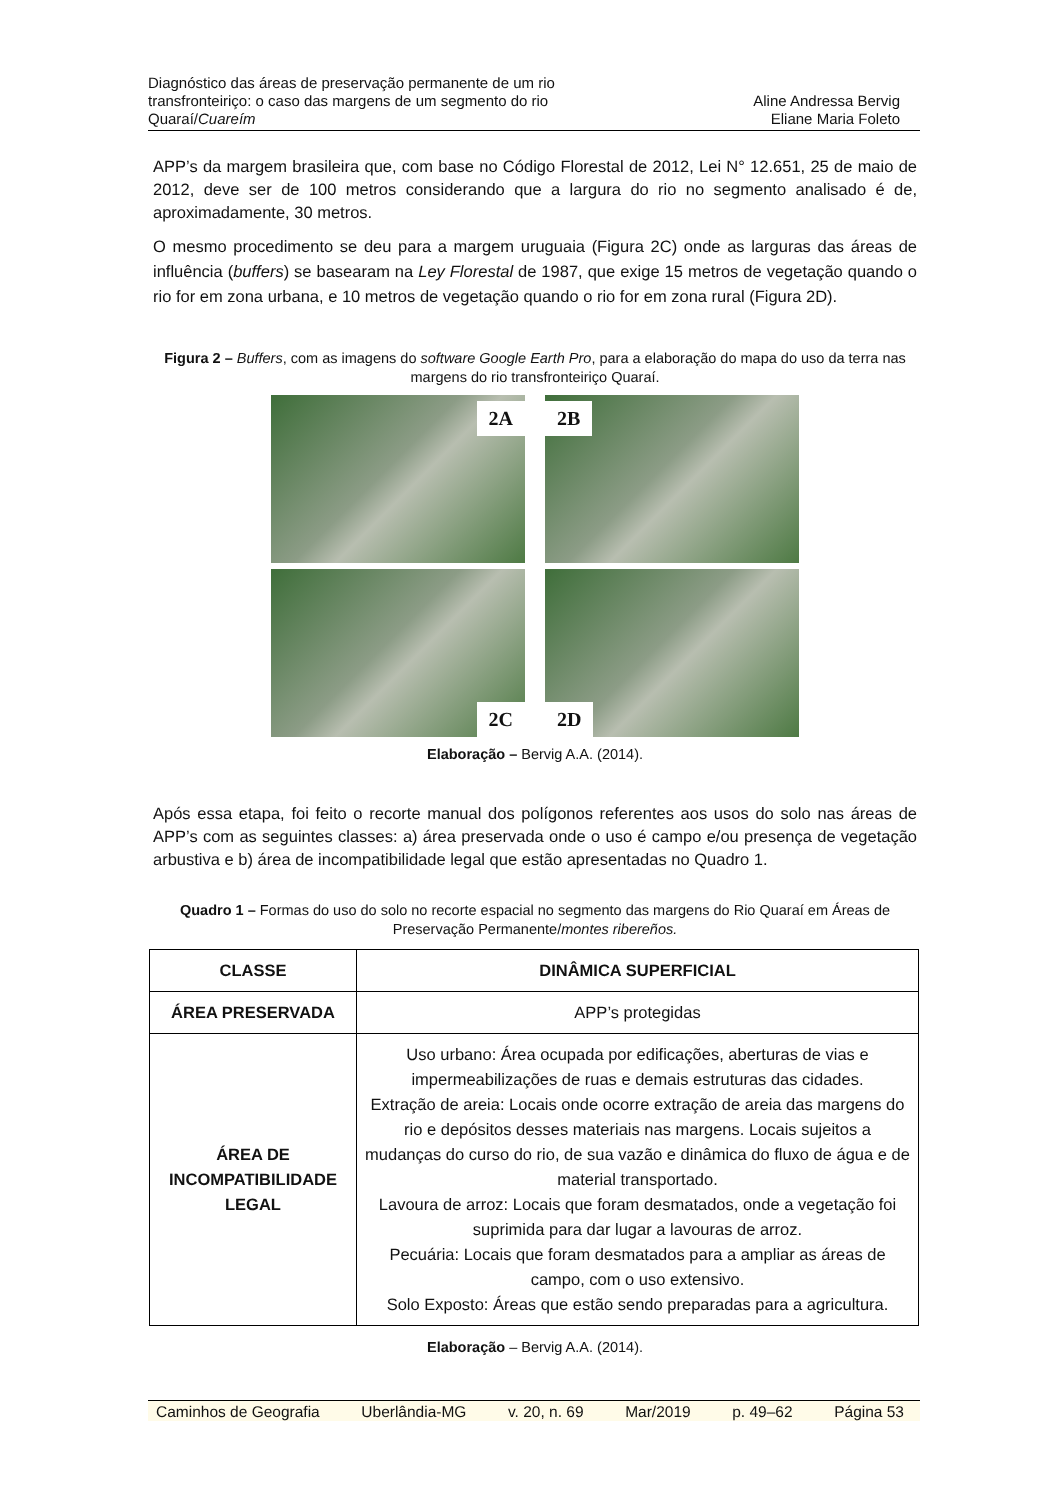Diagnóstico das áreas de preservação permanente de um rio
transfronteiriço: o caso das margens de um segmento do rio
Quaraí/Cuareím
Aline Andressa Bervig
Eliane Maria Foleto
APP’s da margem brasileira que, com base no Código Florestal de 2012, Lei N° 12.651, 25 de maio de 2012, deve ser de 100 metros considerando que a largura do rio no segmento analisado é de, aproximadamente, 30 metros.
O mesmo procedimento se deu para a margem uruguaia (Figura 2C) onde as larguras das áreas de influência (buffers) se basearam na Ley Florestal de 1987, que exige 15 metros de vegetação quando o rio for em zona urbana, e 10 metros de vegetação quando o rio for em zona rural (Figura 2D).
Figura 2 – Buffers, com as imagens do software Google Earth Pro, para a elaboração do mapa do uso da terra nas margens do rio transfronteiriço Quaraí.
2A
2B
2C
2D
Elaboração – Bervig A.A. (2014).
Após essa etapa, foi feito o recorte manual dos polígonos referentes aos usos do solo nas áreas de APP’s com as seguintes classes: a) área preservada onde o uso é campo e/ou presença de vegetação arbustiva e b) área de incompatibilidade legal que estão apresentadas no Quadro 1.
Quadro 1 – Formas do uso do solo no recorte espacial no segmento das margens do Rio Quaraí em Áreas de Preservação Permanente/montes ribereños.
| CLASSE | DINÂMICA SUPERFICIAL |
| --- | --- |
| ÁREA PRESERVADA | APP’s protegidas |
| ÁREA DE INCOMPATIBILIDADE LEGAL | Uso urbano: Área ocupada por edificações, aberturas de vias e impermeabilizações de ruas e demais estruturas das cidades. Extração de areia: Locais onde ocorre extração de areia das margens do rio e depósitos desses materiais nas margens. Locais sujeitos a mudanças do curso do rio, de sua vazão e dinâmica do fluxo de água e de material transportado. Lavoura de arroz: Locais que foram desmatados, onde a vegetação foi suprimida para dar lugar a lavouras de arroz. Pecuária: Locais que foram desmatados para a ampliar as áreas de campo, com o uso extensivo. Solo Exposto: Áreas que estão sendo preparadas para a agricultura. |
Elaboração – Bervig A.A. (2014).
Caminhos de Geografia Uberlândia-MG v. 20, n. 69 Mar/2019 p. 49–62 Página 53